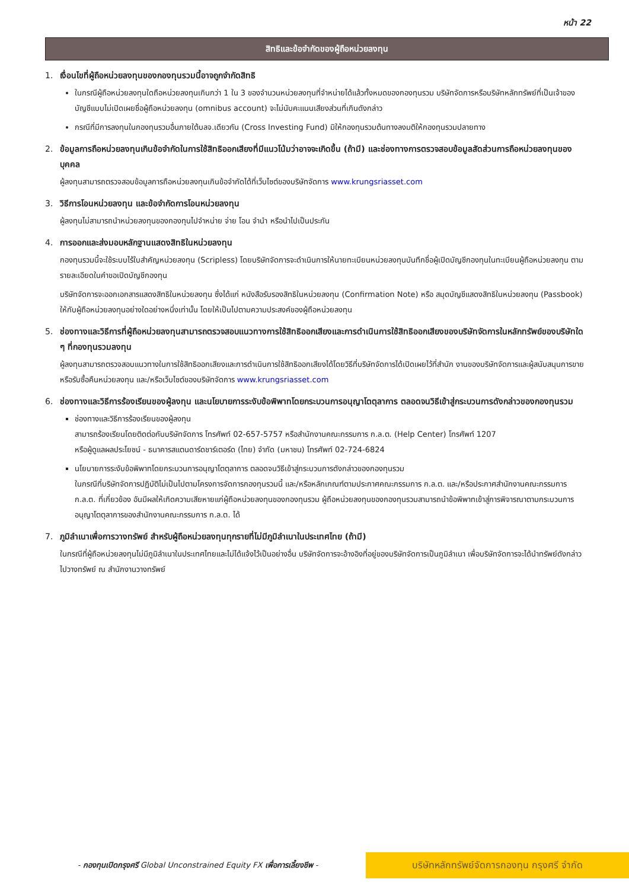หน้า 22
สิทธิและข้อจำกัดของผู้ถือหน่วยลงทุน
1. เงื่อนไขที่ผู้ถือหน่วยลงทุนของกองทุนรวมนี้อาจถูกจำกัดสิทธิ
ในกรณีผู้ถือหน่วยลงทุนใดถือหน่วยลงทุนเกินกว่า 1 ใน 3 ของจำนวนหน่วยลงทุนที่จำหน่ายได้แล้วทั้งหมดของกองทุนรวม บริษัทจัดการหรือบริษัทหลักทรัพย์ที่เป็นเจ้าของบัญชีแบบไม่เปิดเผยชื่อผู้ถือหน่วยลงทุน (omnibus account) จะไม่นับคะแนนเสียงส่วนที่เกินดังกล่าว
กรณีที่มีการลงทุนในกองทุนรวมอื่นภายใต้บลจ.เดียวกัน (Cross Investing Fund) มิให้กองทุนรวมต้นทางลงมติให้กองทุนรวมปลายทาง
2. ข้อมูลการถือหน่วยลงทุนเกินข้อจำกัดในการใช้สิทธิออกเสียงที่มีแนวโน้มว่าอาจจะเกิดขึ้น (ถ้ามี) และช่องทางการตรวจสอบข้อมูลสัดส่วนการถือหน่วยลงทุนของบุคคล
ผู้ลงทุนสามารถตรวจสอบข้อมูลการถือหน่วยลงทุนเกินข้อจำกัดได้ที่เว็บไซต์ของบริษัทจัดการ www.krungsriasset.com
3. วิธีการโอนหน่วยลงทุน และข้อจำกัดการโอนหน่วยลงทุน
ผู้ลงทุนไม่สามารถนำหน่วยลงทุนของกองทุนไปจำหน่าย จ่าย โอน จำนำ หรือนำไปเป็นประกัน
4. การออกและส่งมอบหลักฐานแสดงสิทธิในหน่วยลงทุน
กองทุนรวมนี้จะใช้ระบบไร้ใบสำคัญหน่วยลงทุน (Scripless) โดยบริษัทจัดการจะดำเนินการให้นายทะเบียนหน่วยลงทุนบันทึกชื่อผู้เปิดบัญชีกองทุนในทะเบียนผู้ถือหน่วยลงทุน ตามรายละเอียดในคำขอเปิดบัญชีกองทุน
บริษัทจัดการจะออกเอกสารแสดงสิทธิในหน่วยลงทุน ซึ่งได้แก่ หนังสือรับรองสิทธิในหน่วยลงทุน (Confirmation Note) หรือ สมุดบัญชีแสดงสิทธิในหน่วยลงทุน (Passbook) ให้กับผู้ถือหน่วยลงทุนอย่างใดอย่างหนึ่งเท่านั้น โดยให้เป็นไปตามความประสงค์ของผู้ถือหน่วยลงทุน
5. ช่องทางและวิธีการที่ผู้ถือหน่วยลงทุนสามารถตรวจสอบแนวทางการใช้สิทธิออกเสียงและการดำเนินการใช้สิทธิออกเสียงของบริษัทจัดการในหลักทรัพย์ของบริษัทใด ๆ ที่กองทุนรวมลงทุน
ผู้ลงทุนสามารถตรวจสอบแนวทางในการใช้สิทธิออกเสียงและการดำเนินการใช้สิทธิออกเสียงได้โดยวิธีที่บริษัทจัดการได้เปิดเผยไว้ที่สำนัก งานของบริษัทจัดการและผู้สนับสนุนการขายหรือรับซื้อคืนหน่วยลงทุน และ/หรือเว็บไซต์ของบริษัทจัดการ www.krungsriasset.com
6. ช่องทางและวิธีการร้องเรียนของผู้ลงทุน และนโยบายการระงับข้อพิพาทโดยกระบวนการอนุญาโตตุลาการ ตลอดจนวิธีเข้าสู่กระบวนการดังกล่าวของกองทุนรวม
ช่องทางและวิธีการร้องเรียนของผู้ลงทุน
สามารถร้องเรียนโดยติดต่อกับบริษัทจัดการ โทรศัพท์ 02-657-5757 หรือสำนักงานคณะกรรมการ ก.ล.ต. (Help Center) โทรศัพท์ 1207
หรือผู้ดูแลผลประโยชน์ - ธนาคารสแตนดาร์ดชาร์เตอร์ด (ไทย) จำกัด (มหาชน) โทรศัพท์ 02-724-6824
นโยบายการระงับข้อพิพาทโดยกระบวนการอนุญาโตตุลาการ ตลอดจนวิธีเข้าสู่กระบวนการดังกล่าวของกองทุนรวม
ในกรณีที่บริษัทจัดการปฏิบัติไม่เป็นไปตามโครงการจัดการกองทุนรวมนี้ และ/หรือหลักเกณฑ์ตามประกาศคณะกรรมการ ก.ล.ต. และ/หรือประกาศสำนักงานคณะกรรมการ ก.ล.ต. ที่เกี่ยวข้อง อันมีผลให้เกิดความเสียหายแก่ผู้ถือหน่วยลงทุนของกองทุนรวม ผู้ถือหน่วยลงทุนของกองทุนรวมสามารถนำข้อพิพาทเข้าสู่การพิจารณาตามกระบวนการอนุญาโตตุลาการของสำนักงานคณะกรรมการ ก.ล.ต. ได้
7. ภูมิลำเนาเพื่อการวางทรัพย์ สำหรับผู้ถือหน่วยลงทุนทุกรายที่ไม่มีภูมิลำเนาในประเทศไทย (ถ้ามี)
ในกรณีที่ผู้ถือหน่วยลงทุนไม่มีภูมิลำเนาในประเทศไทยและไม่ได้แจ้งไว้เป็นอย่างอื่น บริษัทจัดการจะอ้างอิงที่อยู่ของบริษัทจัดการเป็นภูมิลำเนา เพื่อบริษัทจัดการจะได้นำทรัพย์ดังกล่าวไปวางทรัพย์ ณ สำนักงานวางทรัพย์
- กองทุนเปิดกรุงศรี Global Unconstrained Equity FX เพื่อการเลี้ยงชีพ -
บริษัทหลักทรัพย์จัดการกองทุน กรุงศรี จำกัด